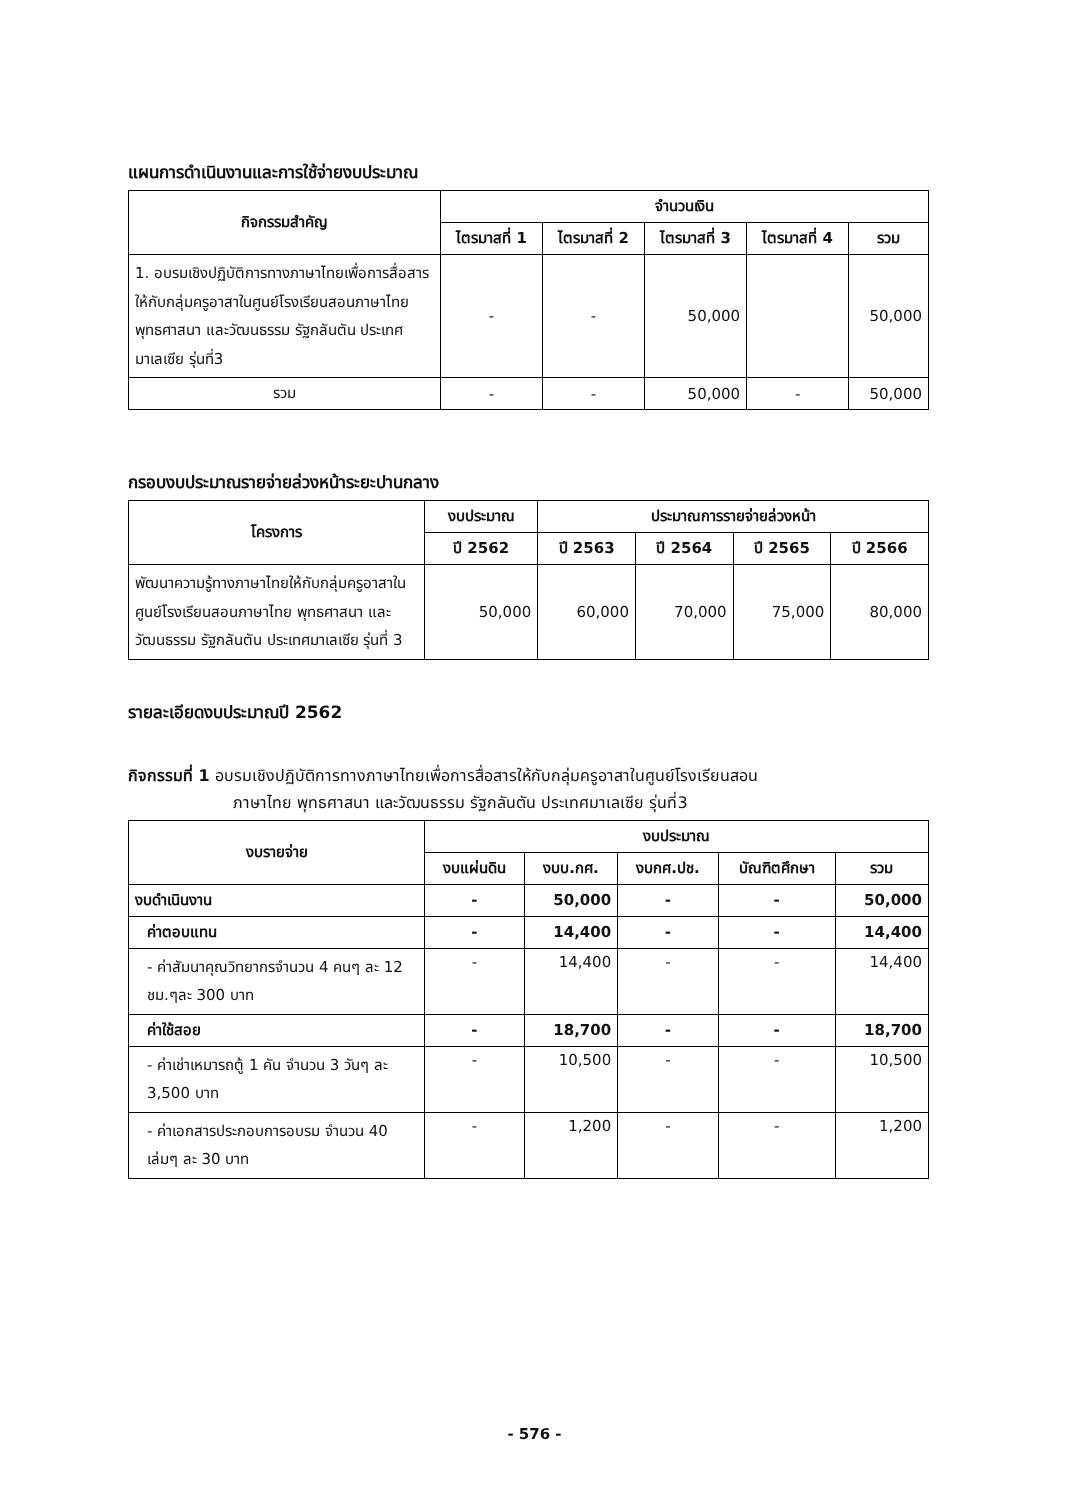แผนการดำเนินงานและการใช้จ่ายงบประมาณ
| กิจกรรมสำคัญ | จำนวนเงิน | | | | |
| --- | --- | --- | --- | --- | --- |
| | ไตรมาสที่ 1 | ไตรมาสที่ 2 | ไตรมาสที่ 3 | ไตรมาสที่ 4 | รวม |
| 1. อบรมเชิงปฏิบัติการทางภาษาไทยเพื่อการสื่อสารให้กับกลุ่มครูอาสาในศูนย์โรงเรียนสอนภาษาไทย พุทธศาสนา และวัฒนธรรม รัฐกลันตัน ประเทศมาเลเซีย รุ่นที่3 | - | - | 50,000 | | 50,000 |
| รวม | - | - | 50,000 | - | 50,000 |
กรอบงบประมาณรายจ่ายล่วงหน้าระยะปานกลาง
| โครงการ | งบประมาณ | ประมาณการรายจ่ายล่วงหน้า | | | |
| --- | --- | --- | --- | --- | --- |
| | ปี 2562 | ปี 2563 | ปี 2564 | ปี 2565 | ปี 2566 |
| พัฒนาความรู้ทางภาษาไทยให้กับกลุ่มครูอาสาในศูนย์โรงเรียนสอนภาษาไทย พุทธศาสนา และวัฒนธรรม รัฐกลันตัน ประเทศมาเลเซีย รุ่นที่ 3 | 50,000 | 60,000 | 70,000 | 75,000 | 80,000 |
รายละเอียดงบประมาณปี 2562
กิจกรรมที่ 1 อบรมเชิงปฏิบัติการทางภาษาไทยเพื่อการสื่อสารให้กับกลุ่มครูอาสาในศูนย์โรงเรียนสอน
ภาษาไทย พุทธศาสนา และวัฒนธรรม รัฐกลันตัน ประเทศมาเลเซีย รุ่นที่3
| งบรายจ่าย | งบประมาณ | | | | |
| --- | --- | --- | --- | --- | --- |
| | งบแผ่นดิน | งบบ.กศ. | งบกศ.ปช. | บัณฑิตศึกษา | รวม |
| งบดำเนินงาน | - | 50,000 | - | - | 50,000 |
| ค่าตอบแทน | - | 14,400 | - | - | 14,400 |
| - ค่าสัมนาคุณวิทยากรจำนวน 4 คนๆ ละ 12 ชม.ๆละ 300 บาท | - | 14,400 | - | - | 14,400 |
| ค่าใช้สอย | - | 18,700 | - | - | 18,700 |
| - ค่าเช่าเหมารถตู้ 1 คัน จำนวน 3 วันๆ ละ 3,500 บาท | - | 10,500 | - | - | 10,500 |
| - ค่าเอกสารประกอบการอบรม จำนวน 40 เล่มๆ ละ 30 บาท | - | 1,200 | - | - | 1,200 |
- 576 -